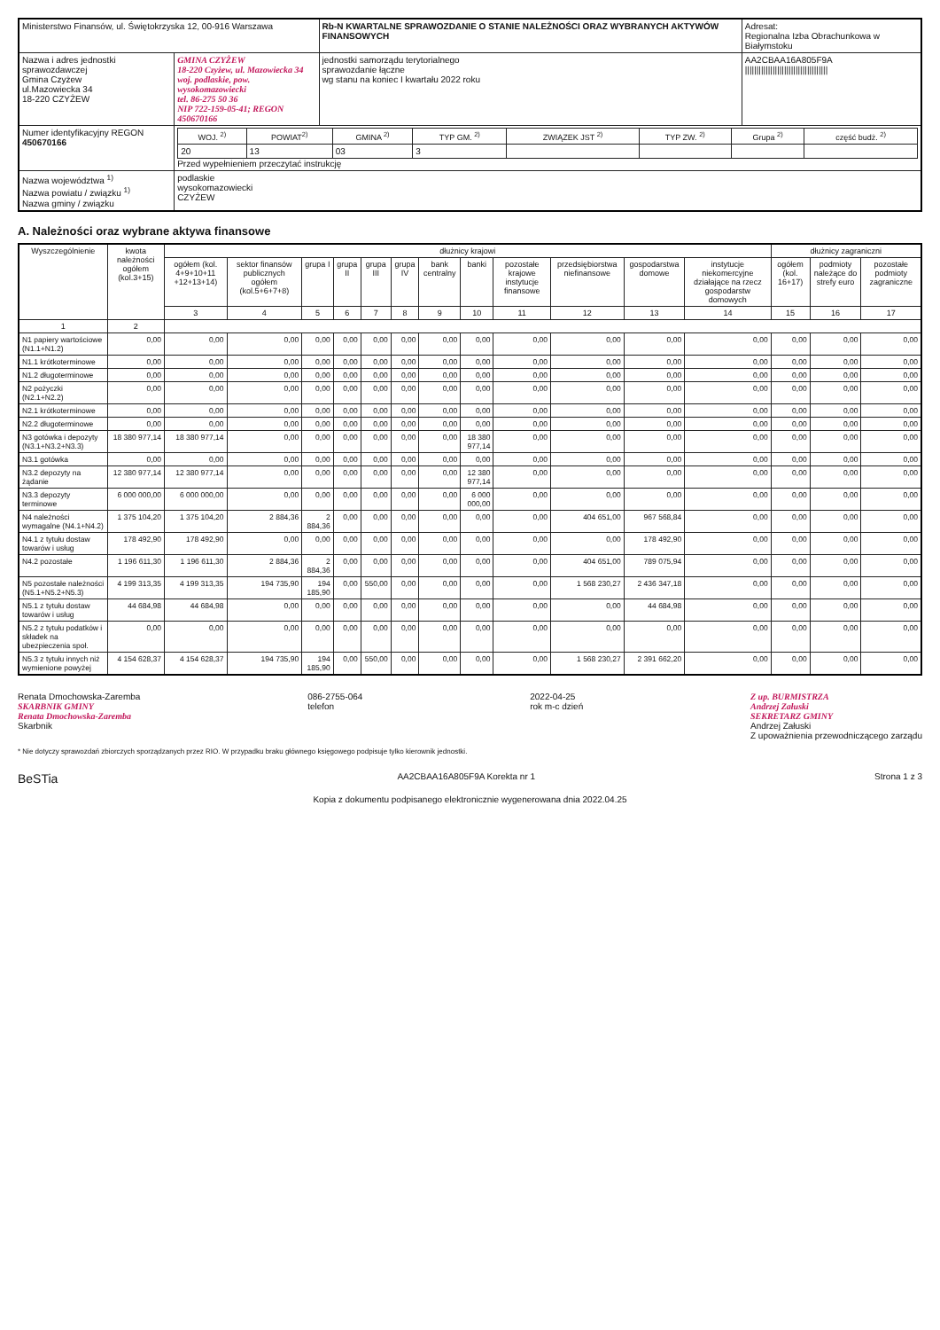| Ministerstwo Finansów, ul. Świętokrzyska 12, 00-916 Warszawa | | Rb-N KWARTALNE SPRAWOZDANIE O STANIE NALEŻNOŚCI ORAZ WYBRANYCH AKTYWÓW FINANSOWYCH | Adresat: Regionalna Izba Obrachunkowa w Białymstoku |
| Nazwa i adres jednostki sprawozdawczej Gmina Czyżew ul.Mazowiecka 34 18-220 CZYŻEW | GMINA CZYŻEW 18-220 Czyżew, ul. Mazowiecka 34 woj. podlaskie, pow. wysokomazowiecki tel. 86-275 50 36 NIP 722-159-05-41; REGON 450670166 | jednostki samorządu terytorialnego sprawozdanie łączne wg stanu na koniec I kwartału 2022 roku | AA2CBAA16A805F9A //////////////////////////////////// |
| Numer identyfikacyjny REGON 450670166 | / WOJ. <sup>2)</sup> / POWIAT<sup>2)</sup> / GMINA <sup>2)</sup> / TYP GM. <sup>2)</sup> / ZWIĄZEK JST <sup>2)</sup> / TYP ZW. <sup>2)</sup> / Grupa <sup>2)</sup> / część budż. <sup>2)</sup> / / --- / --- / --- / --- / --- / --- / --- / --- / / 20 / 13 / 03 / 3 / / / / / Przed wypełnieniem przeczytać instrukcję | | |
| Nazwa województwa <sup>1)</sup> Nazwa powiatu / związku <sup>1)</sup> Nazwa gminy / związku | podlaskie wysokomazowiecki CZYŻEW | | |
A. Należności oraz wybrane aktywa finansowe
| Wyszczególnienie | kwota należności ogółem (kol.3+15) | dłużnicy krajowi | | | | | | | | | | | | dłużnicy zagraniczni | | |
| --- | --- | --- | --- | --- | --- | --- | --- | --- | --- | --- | --- | --- | --- | --- | --- | --- |
| | | ogółem (kol. 4+9+10+11 +12+13+14) | sektor finansów publicznych ogółem (kol.5+6+7+8) | grupa I | grupa II | grupa III | grupa IV | bank centralny | banki | pozostałe krajowe instytucje finansowe | przedsiębiorstwa niefinansowe | gospodarstwa domowe | instytucje niekomercyjne działające na rzecz gospodarstw domowych | ogółem (kol. 16+17) | podmioty należące do strefy euro | pozostałe podmioty zagraniczne |
| | | 3 | 4 | 5 | 6 | 7 | 8 | 9 | 10 | 11 | 12 | 13 | 14 | 15 | 16 | 17 |
| 1 | 2 | | | | | | | | | | | | | | | |
| N1 papiery wartościowe (N1.1+N1.2) | 0,00 | 0,00 | 0,00 | 0,00 | 0,00 | 0,00 | 0,00 | 0,00 | 0,00 | 0,00 | 0,00 | 0,00 | 0,00 | 0,00 | 0,00 | 0,00 |
| N1.1 krótkoterminowe | 0,00 | 0,00 | 0,00 | 0,00 | 0,00 | 0,00 | 0,00 | 0,00 | 0,00 | 0,00 | 0,00 | 0,00 | 0,00 | 0,00 | 0,00 | 0,00 |
| N1.2 długoterminowe | 0,00 | 0,00 | 0,00 | 0,00 | 0,00 | 0,00 | 0,00 | 0,00 | 0,00 | 0,00 | 0,00 | 0,00 | 0,00 | 0,00 | 0,00 | 0,00 |
| N2 pożyczki (N2.1+N2.2) | 0,00 | 0,00 | 0,00 | 0,00 | 0,00 | 0,00 | 0,00 | 0,00 | 0,00 | 0,00 | 0,00 | 0,00 | 0,00 | 0,00 | 0,00 | 0,00 |
| N2.1 krótkoterminowe | 0,00 | 0,00 | 0,00 | 0,00 | 0,00 | 0,00 | 0,00 | 0,00 | 0,00 | 0,00 | 0,00 | 0,00 | 0,00 | 0,00 | 0,00 | 0,00 |
| N2.2 długoterminowe | 0,00 | 0,00 | 0,00 | 0,00 | 0,00 | 0,00 | 0,00 | 0,00 | 0,00 | 0,00 | 0,00 | 0,00 | 0,00 | 0,00 | 0,00 | 0,00 |
| N3 gotówka i depozyty (N3.1+N3.2+N3.3) | 18 380 977,14 | 18 380 977,14 | 0,00 | 0,00 | 0,00 | 0,00 | 0,00 | 0,00 | 18 380 977,14 | 0,00 | 0,00 | 0,00 | 0,00 | 0,00 | 0,00 | 0,00 |
| N3.1 gotówka | 0,00 | 0,00 | 0,00 | 0,00 | 0,00 | 0,00 | 0,00 | 0,00 | 0,00 | 0,00 | 0,00 | 0,00 | 0,00 | 0,00 | 0,00 | 0,00 |
| N3.2 depozyty na żądanie | 12 380 977,14 | 12 380 977,14 | 0,00 | 0,00 | 0,00 | 0,00 | 0,00 | 0,00 | 12 380 977,14 | 0,00 | 0,00 | 0,00 | 0,00 | 0,00 | 0,00 | 0,00 |
| N3.3 depozyty terminowe | 6 000 000,00 | 6 000 000,00 | 0,00 | 0,00 | 0,00 | 0,00 | 0,00 | 0,00 | 6 000 000,00 | 0,00 | 0,00 | 0,00 | 0,00 | 0,00 | 0,00 | 0,00 |
| N4 należności wymagalne (N4.1+N4.2) | 1 375 104,20 | 1 375 104,20 | 2 884,36 | 2 884,36 | 0,00 | 0,00 | 0,00 | 0,00 | 0,00 | 0,00 | 404 651,00 | 967 568,84 | 0,00 | 0,00 | 0,00 | 0,00 |
| N4.1 z tytułu dostaw towarów i usług | 178 492,90 | 178 492,90 | 0,00 | 0,00 | 0,00 | 0,00 | 0,00 | 0,00 | 0,00 | 0,00 | 0,00 | 178 492,90 | 0,00 | 0,00 | 0,00 | 0,00 |
| N4.2 pozostałe | 1 196 611,30 | 1 196 611,30 | 2 884,36 | 2 884,36 | 0,00 | 0,00 | 0,00 | 0,00 | 0,00 | 0,00 | 404 651,00 | 789 075,94 | 0,00 | 0,00 | 0,00 | 0,00 |
| N5 pozostałe należności (N5.1+N5.2+N5.3) | 4 199 313,35 | 4 199 313,35 | 194 735,90 | 194 185,90 | 0,00 | 550,00 | 0,00 | 0,00 | 0,00 | 0,00 | 1 568 230,27 | 2 436 347,18 | 0,00 | 0,00 | 0,00 | 0,00 |
| N5.1 z tytułu dostaw towarów i usług | 44 684,98 | 44 684,98 | 0,00 | 0,00 | 0,00 | 0,00 | 0,00 | 0,00 | 0,00 | 0,00 | 0,00 | 44 684,98 | 0,00 | 0,00 | 0,00 | 0,00 |
| N5.2 z tytułu podatków i składek na ubezpieczenia społ. | 0,00 | 0,00 | 0,00 | 0,00 | 0,00 | 0,00 | 0,00 | 0,00 | 0,00 | 0,00 | 0,00 | 0,00 | 0,00 | 0,00 | 0,00 | 0,00 |
| N5.3 z tytułu innych niż wymienione powyżej | 4 154 628,37 | 4 154 628,37 | 194 735,90 | 194 185,90 | 0,00 | 550,00 | 0,00 | 0,00 | 0,00 | 0,00 | 1 568 230,27 | 2 391 662,20 | 0,00 | 0,00 | 0,00 | 0,00 |
Renata Dmochowska-Zaremba
SKARBNIK GMINY
Renata Dmochowska-Zaremba
Skarbnik
086-2755-064
telefon
2022-04-25
rok m-c dzień
Z up. BURMISTRZA
Andrzej Załuski
SEKRETARZ GMINY
Andrzej Załuski
Z upoważnienia przewodniczącego zarządu
* Nie dotyczy sprawozdań zbiorczych sporządzanych przez RIO. W przypadku braku głównego księgowego podpisuje tylko kierownik jednostki.
BeSTia
AA2CBAA16A805F9A Korekta nr 1 Strona 1 z 3
Kopia z dokumentu podpisanego elektronicznie wygenerowana dnia 2022.04.25